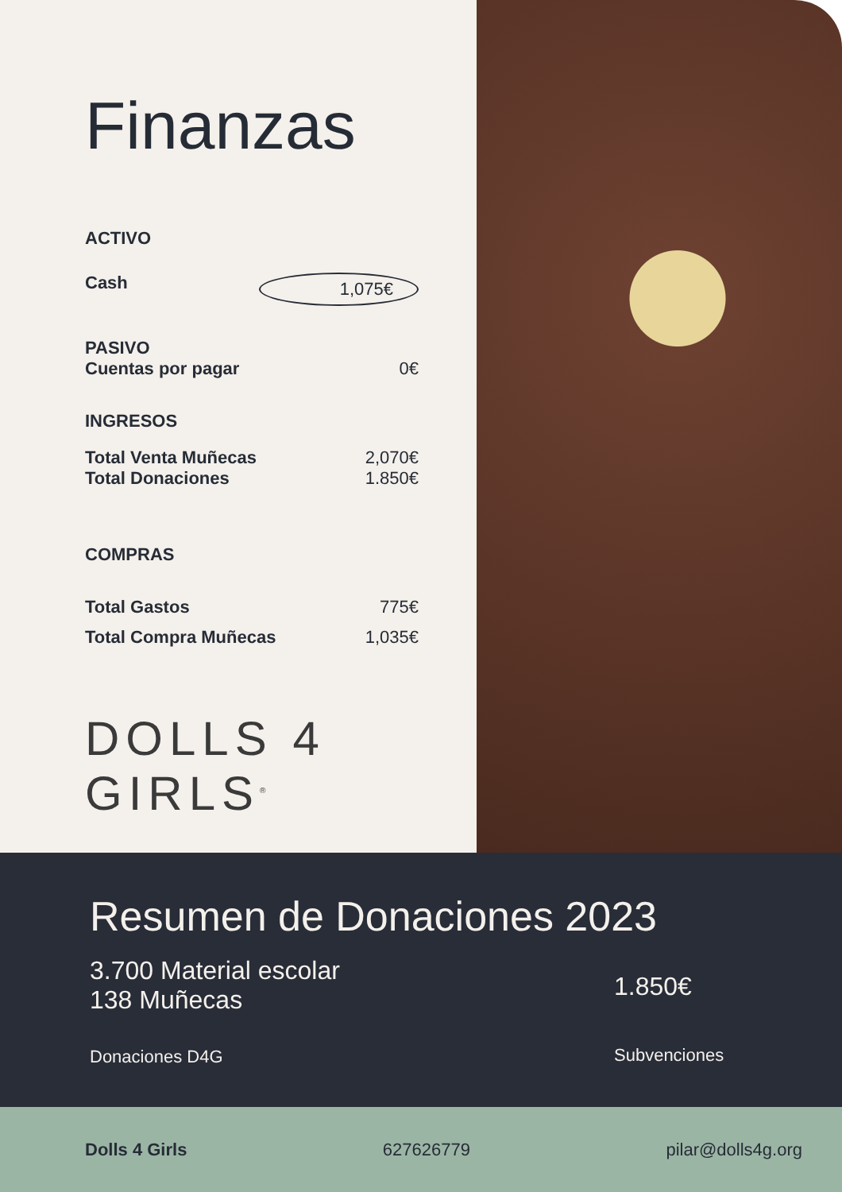Finanzas
ACTIVO
Cash 1,075€
PASIVO
Cuentas por pagar 0€
INGRESOS
Total Venta Muñecas 2,070€
Total Donaciones 1.850€
COMPRAS
Total Gastos 775€
Total Compra Muñecas 1,035€
DOLLS 4 GIRLS<sup>®</sup>
Resumen de Donaciones 2023
3.700 Material escolar
138 Muñecas
Donaciones D4G
1.850€
Subvenciones
Dolls 4 Girls 627626779 pilar@dolls4g.org